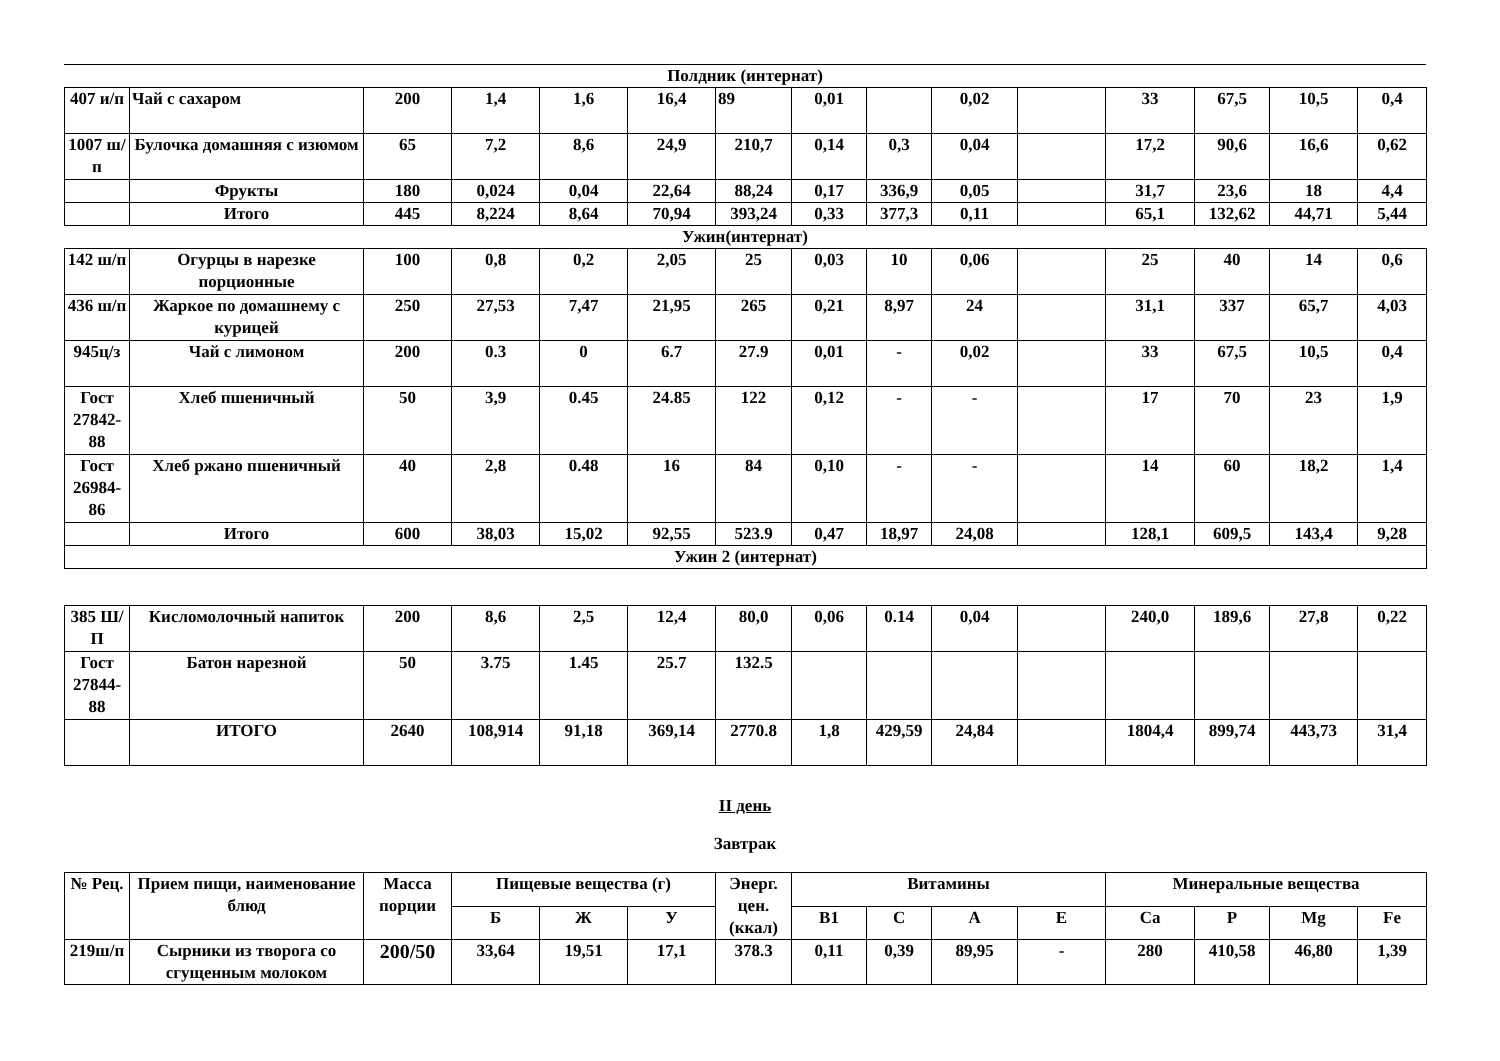Полдник (интернат)
| 407 и/п | Чай с сахаром | 200 | 1,4 | 1,6 | 16,4 | 89 | 0,01 | | 0,02 | | 33 | 67,5 | 10,5 | 0,4 |
| 1007 ш/п | Булочка домашняя с изюмом | 65 | 7,2 | 8,6 | 24,9 | 210,7 | 0,14 | 0,3 | 0,04 | | 17,2 | 90,6 | 16,6 | 0,62 |
| | Фрукты | 180 | 0,024 | 0,04 | 22,64 | 88,24 | 0,17 | 336,9 | 0,05 | | 31,7 | 23,6 | 18 | 4,4 |
| | Итого | 445 | 8,224 | 8,64 | 70,94 | 393,24 | 0,33 | 377,3 | 0,11 | | 65,1 | 132,62 | 44,71 | 5,44 |
Ужин(интернат)
| 142 ш/п | Огурцы в нарезке порционные | 100 | 0,8 | 0,2 | 2,05 | 25 | 0,03 | 10 | 0,06 | | 25 | 40 | 14 | 0,6 |
| 436 ш/п | Жаркое по домашнему с курицей | 250 | 27,53 | 7,47 | 21,95 | 265 | 0,21 | 8,97 | 24 | | 31,1 | 337 | 65,7 | 4,03 |
| 945ц/з | Чай с лимоном | 200 | 0.3 | 0 | 6.7 | 27.9 | 0,01 | - | 0,02 | | 33 | 67,5 | 10,5 | 0,4 |
| Гост 27842-88 | Хлеб пшеничный | 50 | 3,9 | 0.45 | 24.85 | 122 | 0,12 | - | - | | 17 | 70 | 23 | 1,9 |
| Гост 26984-86 | Хлеб ржано пшеничный | 40 | 2,8 | 0.48 | 16 | 84 | 0,10 | - | - | | 14 | 60 | 18,2 | 1,4 |
| | Итого | 600 | 38,03 | 15,02 | 92,55 | 523.9 | 0,47 | 18,97 | 24,08 | | 128,1 | 609,5 | 143,4 | 9,28 |
| Ужин 2 (интернат) | | | | | | | | | | | | | | |
| 385 Ш/П | Кисломолочный напиток | 200 | 8,6 | 2,5 | 12,4 | 80,0 | 0,06 | 0.14 | 0,04 | | 240,0 | 189,6 | 27,8 | 0,22 |
| Гост 27844-88 | Батон нарезной | 50 | 3.75 | 1.45 | 25.7 | 132.5 | | | | | | | | |
| | ИТОГО | 2640 | 108,914 | 91,18 | 369,14 | 2770.8 | 1,8 | 429,59 | 24,84 | | 1804,4 | 899,74 | 443,73 | 31,4 |
II день
Завтрак
| № Рец. | Прием пищи, наименование блюд | Масса порции | Пищевые вещества (г) | | | Энерг. цен. (ккал) | Витамины | | | | Минеральные вещества | | | |
| --- | --- | --- | --- | --- | --- | --- | --- | --- | --- | --- | --- | --- | --- | --- |
| | | | Б | Ж | У | | В1 | С | А | Е | Са | Р | Mg | Fe |
| 219ш/п | Сырники из творога со сгущенным молоком | 200/50 | 33,64 | 19,51 | 17,1 | 378.3 | 0,11 | 0,39 | 89,95 | - | 280 | 410,58 | 46,80 | 1,39 |